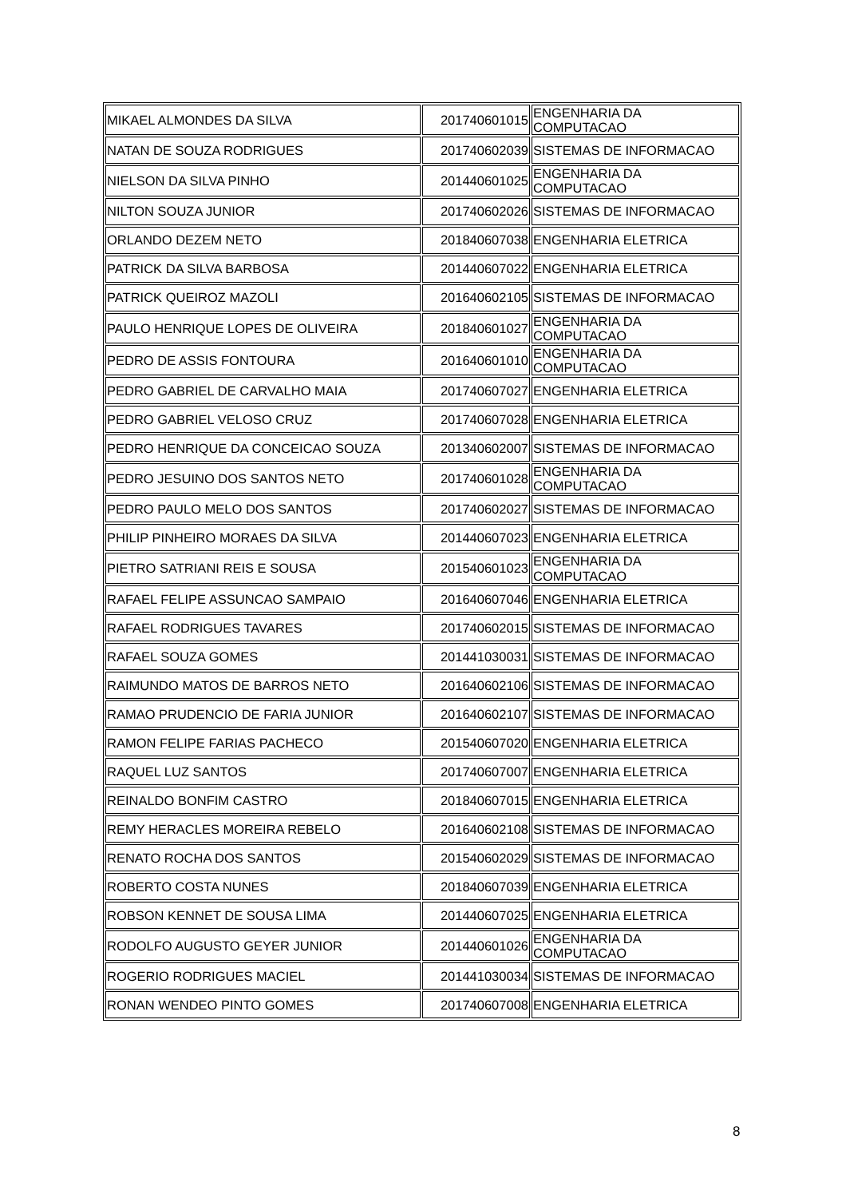| MIKAEL ALMONDES DA SILVA | 201740601015 | ENGENHARIA DA COMPUTACAO |
| NATAN DE SOUZA RODRIGUES | 201740602039 | SISTEMAS DE INFORMACAO |
| NIELSON DA SILVA PINHO | 201440601025 | ENGENHARIA DA COMPUTACAO |
| NILTON SOUZA JUNIOR | 201740602026 | SISTEMAS DE INFORMACAO |
| ORLANDO DEZEM NETO | 201840607038 | ENGENHARIA ELETRICA |
| PATRICK DA SILVA BARBOSA | 201440607022 | ENGENHARIA ELETRICA |
| PATRICK QUEIROZ MAZOLI | 201640602105 | SISTEMAS DE INFORMACAO |
| PAULO HENRIQUE LOPES DE OLIVEIRA | 201840601027 | ENGENHARIA DA COMPUTACAO |
| PEDRO DE ASSIS FONTOURA | 201640601010 | ENGENHARIA DA COMPUTACAO |
| PEDRO GABRIEL DE CARVALHO MAIA | 201740607027 | ENGENHARIA ELETRICA |
| PEDRO GABRIEL VELOSO CRUZ | 201740607028 | ENGENHARIA ELETRICA |
| PEDRO HENRIQUE DA CONCEICAO SOUZA | 201340602007 | SISTEMAS DE INFORMACAO |
| PEDRO JESUINO DOS SANTOS NETO | 201740601028 | ENGENHARIA DA COMPUTACAO |
| PEDRO PAULO MELO DOS SANTOS | 201740602027 | SISTEMAS DE INFORMACAO |
| PHILIP PINHEIRO MORAES DA SILVA | 201440607023 | ENGENHARIA ELETRICA |
| PIETRO SATRIANI REIS E SOUSA | 201540601023 | ENGENHARIA DA COMPUTACAO |
| RAFAEL FELIPE ASSUNCAO SAMPAIO | 201640607046 | ENGENHARIA ELETRICA |
| RAFAEL RODRIGUES TAVARES | 201740602015 | SISTEMAS DE INFORMACAO |
| RAFAEL SOUZA GOMES | 201441030031 | SISTEMAS DE INFORMACAO |
| RAIMUNDO MATOS DE BARROS NETO | 201640602106 | SISTEMAS DE INFORMACAO |
| RAMAO PRUDENCIO DE FARIA JUNIOR | 201640602107 | SISTEMAS DE INFORMACAO |
| RAMON FELIPE FARIAS PACHECO | 201540607020 | ENGENHARIA ELETRICA |
| RAQUEL LUZ SANTOS | 201740607007 | ENGENHARIA ELETRICA |
| REINALDO BONFIM CASTRO | 201840607015 | ENGENHARIA ELETRICA |
| REMY HERACLES MOREIRA REBELO | 201640602108 | SISTEMAS DE INFORMACAO |
| RENATO ROCHA DOS SANTOS | 201540602029 | SISTEMAS DE INFORMACAO |
| ROBERTO COSTA NUNES | 201840607039 | ENGENHARIA ELETRICA |
| ROBSON KENNET DE SOUSA LIMA | 201440607025 | ENGENHARIA ELETRICA |
| RODOLFO AUGUSTO GEYER JUNIOR | 201440601026 | ENGENHARIA DA COMPUTACAO |
| ROGERIO RODRIGUES MACIEL | 201441030034 | SISTEMAS DE INFORMACAO |
| RONAN WENDEO PINTO GOMES | 201740607008 | ENGENHARIA ELETRICA |
8